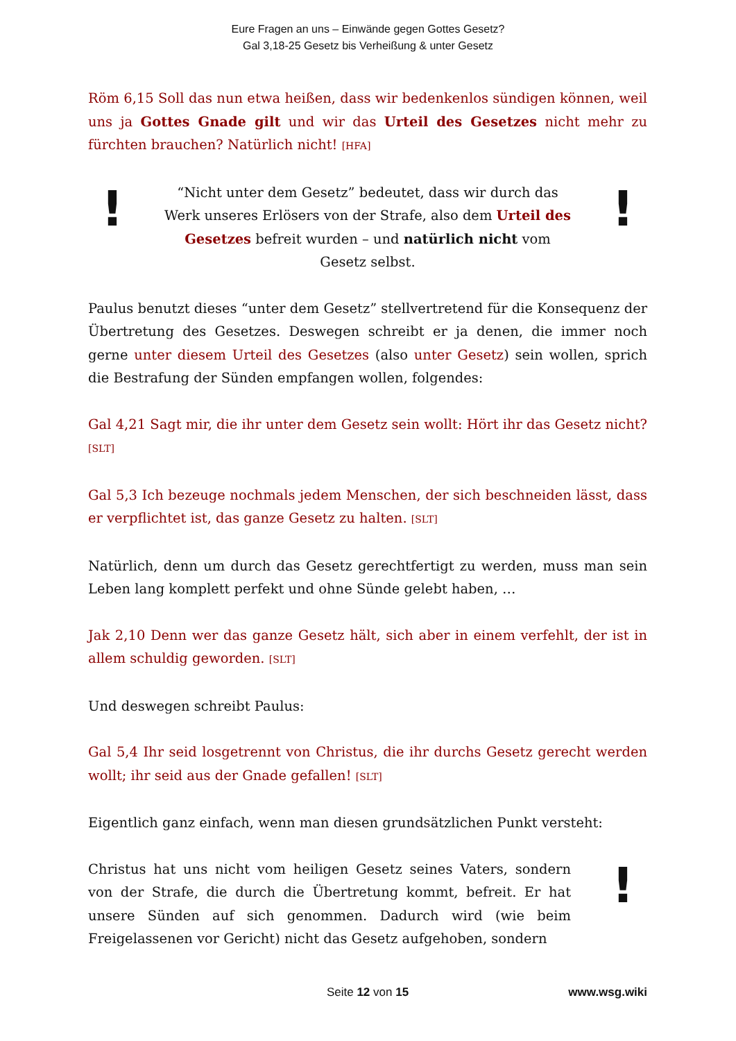Eure Fragen an uns – Einwände gegen Gottes Gesetz?
Gal 3,18-25 Gesetz bis Verheißung & unter Gesetz
Röm 6,15 Soll das nun etwa heißen, dass wir bedenkenlos sündigen können, weil uns ja Gottes Gnade gilt und wir das Urteil des Gesetzes nicht mehr zu fürchten brauchen? Natürlich nicht! [HFA]
!
“Nicht unter dem Gesetz” bedeutet, dass wir durch das Werk unseres Erlösers von der Strafe, also dem Urteil des Gesetzes befreit wurden – und natürlich nicht vom Gesetz selbst.
!
Paulus benutzt dieses “unter dem Gesetz” stellvertretend für die Konsequenz der Übertretung des Gesetzes. Deswegen schreibt er ja denen, die immer noch gerne unter diesem Urteil des Gesetzes (also unter Gesetz) sein wollen, sprich die Bestrafung der Sünden empfangen wollen, folgendes:
Gal 4,21 Sagt mir, die ihr unter dem Gesetz sein wollt: Hört ihr das Gesetz nicht? [SLT]
Gal 5,3 Ich bezeuge nochmals jedem Menschen, der sich beschneiden lässt, dass er verpflichtet ist, das ganze Gesetz zu halten. [SLT]
Natürlich, denn um durch das Gesetz gerechtfertigt zu werden, muss man sein Leben lang komplett perfekt und ohne Sünde gelebt haben, …
Jak 2,10 Denn wer das ganze Gesetz hält, sich aber in einem verfehlt, der ist in allem schuldig geworden. [SLT]
Und deswegen schreibt Paulus:
Gal 5,4 Ihr seid losgetrennt von Christus, die ihr durchs Gesetz gerecht werden wollt; ihr seid aus der Gnade gefallen! [SLT]
Eigentlich ganz einfach, wenn man diesen grundsätzlichen Punkt versteht:
Christus hat uns nicht vom heiligen Gesetz seines Vaters, sondern von der Strafe, die durch die Übertretung kommt, befreit. Er hat unsere Sünden auf sich genommen. Dadurch wird (wie beim Freigelassenen vor Gericht) nicht das Gesetz aufgehoben, sondern
!
Seite 12 von 15 www.wsg.wiki